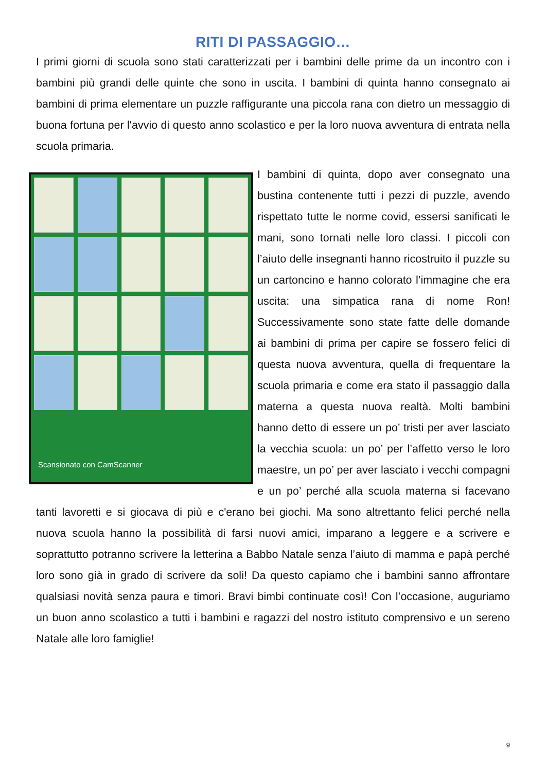RITI DI PASSAGGIO…
I primi giorni di scuola sono stati caratterizzati per i bambini delle prime da un in­contro con i bambini più grandi delle quinte che sono in uscita. I bambini di quinta hanno consegnato ai bambini di prima elementare un puzzle raffigurante una picco­la rana con dietro un messaggio di buona fortuna per l'avvio di questo anno scola­stico e per la loro nuova avventura di entrata nella scuola primaria.
Scansionato con CamScanner
I bambini di quinta, dopo aver consegnato una bustina contenente tutti i pezzi di puzz­le, avendo rispettato tutte le norme covid, essersi sanificati le mani, sono tornati nelle loro classi. I piccoli con l’aiuto delle inse­gnanti hanno ricostruito il puzzle su un car­toncino e hanno colorato l’immagine che era uscita: una simpatica rana di nome Ron! Successivamente sono state fatte delle do­mande ai bambini di prima per capire se fossero felici di questa nuova avventura, quella di frequentare la scuola primaria e come era stato il passaggio dalla materna a questa nuova realtà. Molti bambini hanno detto di essere un po’ tristi per aver lasciato la vecchia scuola: un po’ per l’affetto verso le loro maestre, un po’ per aver lasciato i vecchi compagni e un po’ perché alla scuola materna si facevano tanti lavoretti e si giocava di più e c'erano bei giochi. Ma sono altrettanto felici perché nella nuova scuola hanno la possibilità di farsi nuovi amici, imparano a leggere e a scrivere e soprattutto potranno scrivere la let­terina a Babbo Natale senza l’aiuto di mamma e papà perché loro sono già in gra­do di scrivere da soli! Da questo capiamo che i bambini sanno affrontare qualsiasi novità senza paura e timori. Bravi bimbi continuate così! Con l’occasione, auguria­mo un buon anno scolastico a tutti i bambini e ragazzi del nostro istituto comprensi­vo e un sereno Natale alle loro famiglie!
9